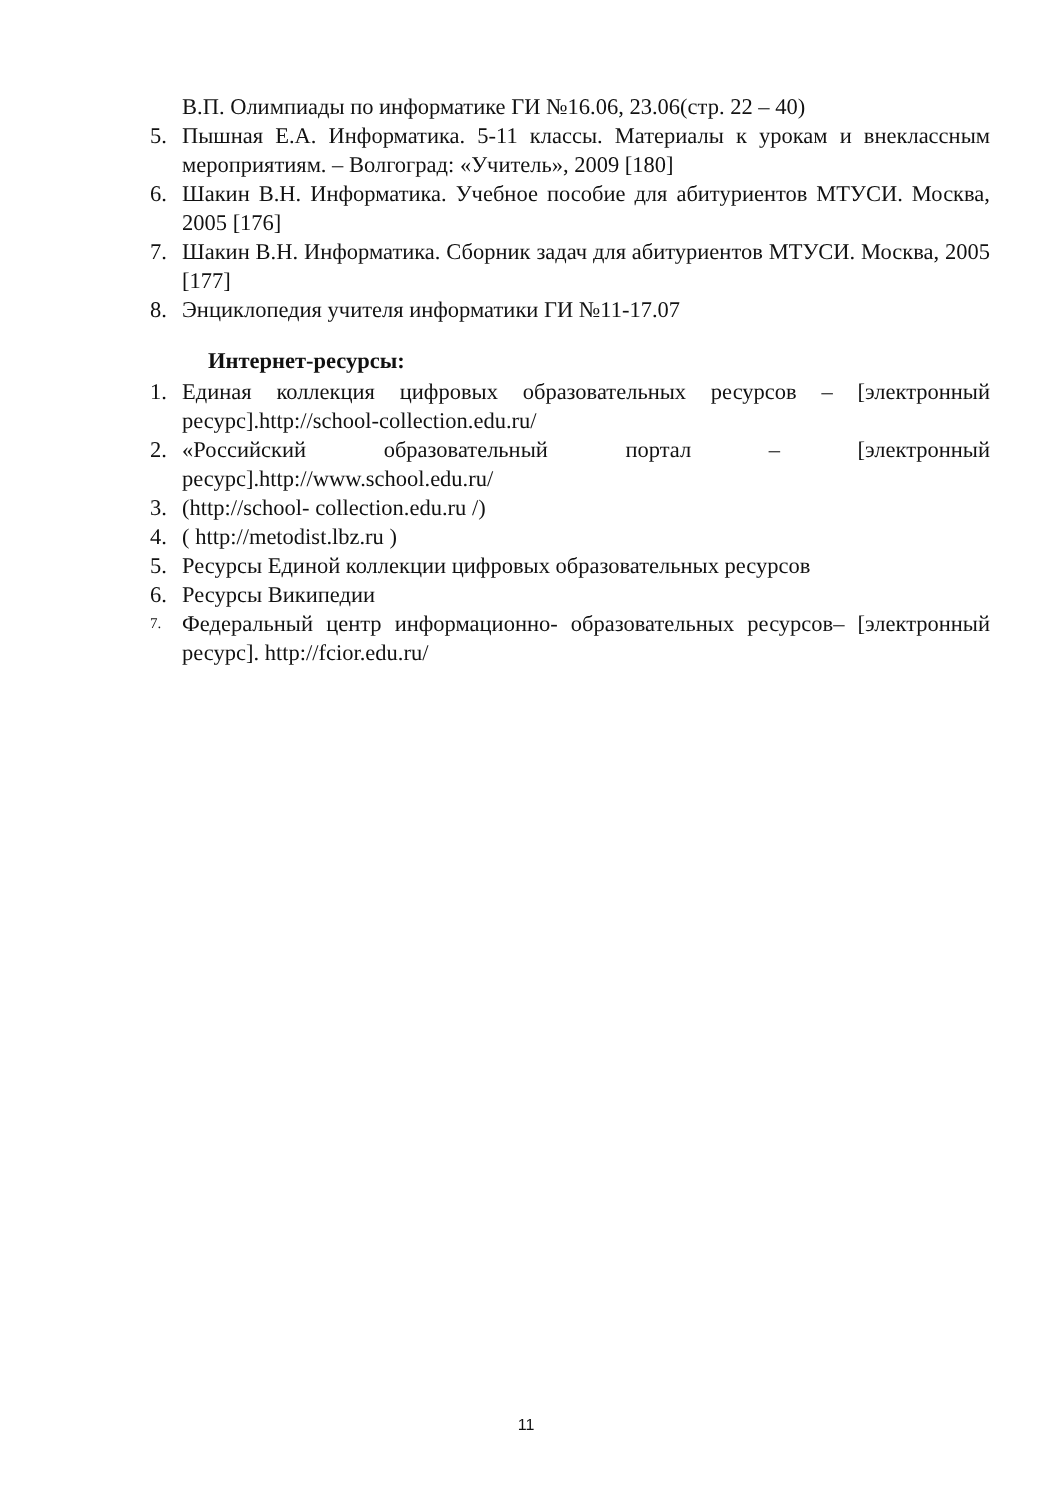В.П. Олимпиады по информатике ГИ №16.06, 23.06(стр. 22 – 40)
5. Пышная Е.А. Информатика. 5-11 классы. Материалы к урокам и внеклассным мероприятиям. – Волгоград: «Учитель», 2009 [180]
6. Шакин В.Н. Информатика. Учебное пособие для абитуриентов МТУСИ. Москва, 2005 [176]
7. Шакин В.Н. Информатика. Сборник задач для абитуриентов МТУСИ. Москва, 2005 [177]
8. Энциклопедия учителя информатики ГИ №11-17.07
Интернет-ресурсы:
1. Единая коллекция цифровых образовательных ресурсов – [электронный ресурс].http://school-collection.edu.ru/
2. «Российский образовательный портал – [электронный ресурс].http://www.school.edu.ru/
3. (http://school- collection.edu.ru /)
4. ( http://metodist.lbz.ru )
5. Ресурсы Единой коллекции цифровых образовательных ресурсов
6. Ресурсы Википедии
7. Федеральный центр информационно- образовательных ресурсов– [электронный ресурс]. http://fcior.edu.ru/
11